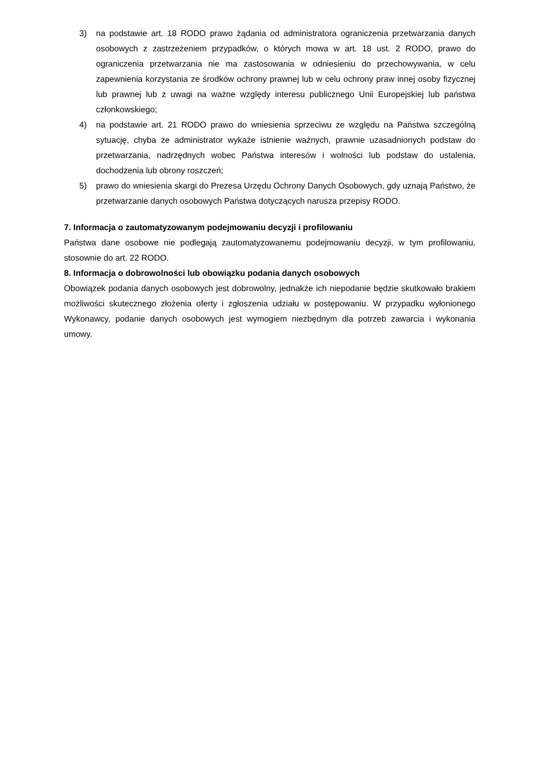3) na podstawie art. 18 RODO prawo żądania od administratora ograniczenia przetwarzania danych osobowych z zastrzeżeniem przypadków, o których mowa w art. 18 ust. 2 RODO, prawo do ograniczenia przetwarzania nie ma zastosowania w odniesieniu do przechowywania, w celu zapewnienia korzystania ze środków ochrony prawnej lub w celu ochrony praw innej osoby fizycznej lub prawnej lub z uwagi na ważne względy interesu publicznego Unii Europejskiej lub państwa członkowskiego;
4) na podstawie art. 21 RODO prawo do wniesienia sprzeciwu ze względu na Państwa szczególną sytuację, chyba że administrator wykaże istnienie ważnych, prawnie uzasadnionych podstaw do przetwarzania, nadrzędnych wobec Państwa interesów i wolności lub podstaw do ustalenia, dochodzenia lub obrony roszczeń;
5) prawo do wniesienia skargi do Prezesa Urzędu Ochrony Danych Osobowych, gdy uznają Państwo, że przetwarzanie danych osobowych Państwa dotyczących narusza przepisy RODO.
7. Informacja o zautomatyzowanym podejmowaniu decyzji i profilowaniu
Państwa dane osobowe nie podlegają zautomatyzowanemu podejmowaniu decyzji, w tym profilowaniu, stosownie do art. 22 RODO.
8. Informacja o dobrowolności lub obowiązku podania danych osobowych
Obowiązek podania danych osobowych jest dobrowolny, jednakże ich niepodanie będzie skutkowało brakiem możliwości skutecznego złożenia oferty i zgłoszenia udziału w postępowaniu. W przypadku wyłonionego Wykonawcy, podanie danych osobowych jest wymogiem niezbędnym dla potrzeb zawarcia i wykonania umowy.